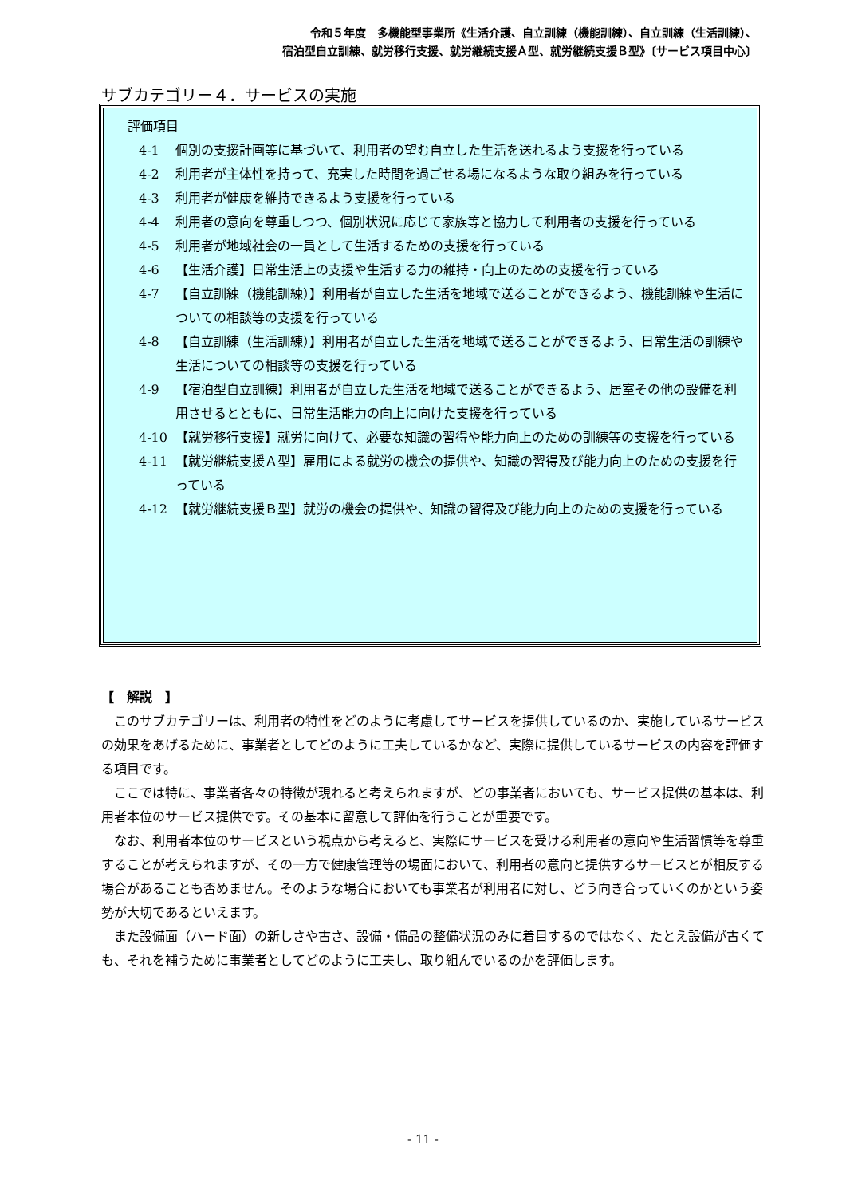令和５年度　多機能型事業所《生活介護、自立訓練（機能訓練）、自立訓練（生活訓練）、
宿泊型自立訓練、就労移行支援、就労継続支援Ａ型、就労継続支援Ｂ型》〔サービス項目中心〕
サブカテゴリー４．サービスの実施
評価項目
4-1 個別の支援計画等に基づいて、利用者の望む自立した生活を送れるよう支援を行っている
4-2 利用者が主体性を持って、充実した時間を過ごせる場になるような取り組みを行っている
4-3 利用者が健康を維持できるよう支援を行っている
4-4 利用者の意向を尊重しつつ、個別状況に応じて家族等と協力して利用者の支援を行っている
4-5 利用者が地域社会の一員として生活するための支援を行っている
4-6 【生活介護】日常生活上の支援や生活する力の維持・向上のための支援を行っている
4-7 【自立訓練（機能訓練）】利用者が自立した生活を地域で送ることができるよう、機能訓練や生活についての相談等の支援を行っている
4-8 【自立訓練（生活訓練）】利用者が自立した生活を地域で送ることができるよう、日常生活の訓練や生活についての相談等の支援を行っている
4-9 【宿泊型自立訓練】利用者が自立した生活を地域で送ることができるよう、居室その他の設備を利用させるとともに、日常生活能力の向上に向けた支援を行っている
4-10 【就労移行支援】就労に向けて、必要な知識の習得や能力向上のための訓練等の支援を行っている
4-11 【就労継続支援Ａ型】雇用による就労の機会の提供や、知識の習得及び能力向上のための支援を行っている
4-12 【就労継続支援Ｂ型】就労の機会の提供や、知識の習得及び能力向上のための支援を行っている
【　解説　】
このサブカテゴリーは、利用者の特性をどのように考慮してサービスを提供しているのか、実施しているサービスの効果をあげるために、事業者としてどのように工夫しているかなど、実際に提供しているサービスの内容を評価する項目です。
ここでは特に、事業者各々の特徴が現れると考えられますが、どの事業者においても、サービス提供の基本は、利用者本位のサービス提供です。その基本に留意して評価を行うことが重要です。
なお、利用者本位のサービスという視点から考えると、実際にサービスを受ける利用者の意向や生活習慣等を尊重することが考えられますが、その一方で健康管理等の場面において、利用者の意向と提供するサービスとが相反する場合があることも否めません。そのような場合においても事業者が利用者に対し、どう向き合っていくのかという姿勢が大切であるといえます。
また設備面（ハード面）の新しさや古さ、設備・備品の整備状況のみに着目するのではなく、たとえ設備が古くても、それを補うために事業者としてどのように工夫し、取り組んでいるのかを評価します。
- 11 -